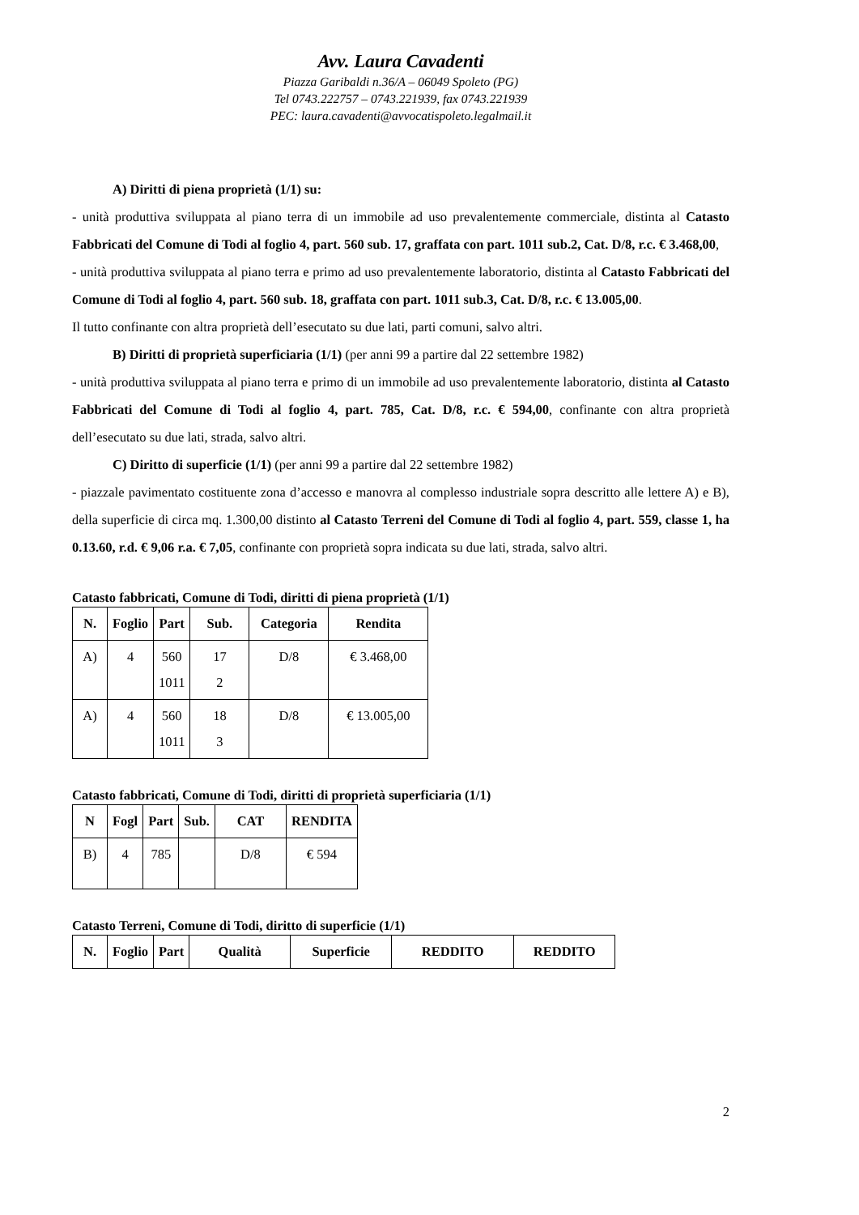Avv. Laura Cavadenti
Piazza Garibaldi n.36/A – 06049 Spoleto (PG)
Tel 0743.222757 – 0743.221939, fax 0743.221939
PEC: laura.cavadenti@avvocatispoleto.legalmail.it
A) Diritti di piena proprietà (1/1) su:
- unità produttiva sviluppata al piano terra di un immobile ad uso prevalentemente commerciale, distinta al Catasto Fabbricati del Comune di Todi al foglio 4, part. 560 sub. 17, graffata con part. 1011 sub.2, Cat. D/8, r.c. € 3.468,00,
- unità produttiva sviluppata al piano terra e primo ad uso prevalentemente laboratorio, distinta al Catasto Fabbricati del Comune di Todi al foglio 4, part. 560 sub. 18, graffata con part. 1011 sub.3, Cat. D/8, r.c. € 13.005,00.
Il tutto confinante con altra proprietà dell’esecutato su due lati, parti comuni, salvo altri.
B) Diritti di proprietà superficiaria (1/1) (per anni 99 a partire dal 22 settembre 1982)
- unità produttiva sviluppata al piano terra e primo di un immobile ad uso prevalentemente laboratorio, distinta al Catasto Fabbricati del Comune di Todi al foglio 4, part. 785, Cat. D/8, r.c. € 594,00, confinante con altra proprietà dell’esecutato su due lati, strada, salvo altri.
C) Diritto di superficie (1/1) (per anni 99 a partire dal 22 settembre 1982)
- piazzale pavimentato costituente zona d’accesso e manovra al complesso industriale sopra descritto alle lettere A) e B), della superficie di circa mq. 1.300,00 distinto al Catasto Terreni del Comune di Todi al foglio 4, part. 559, classe 1, ha 0.13.60, r.d. € 9,06 r.a. € 7,05, confinante con proprietà sopra indicata su due lati, strada, salvo altri.
Catasto fabbricati, Comune di Todi, diritti di piena proprietà (1/1)
| N. | Foglio | Part | Sub. | Categoria | Rendita |
| --- | --- | --- | --- | --- | --- |
| A) | 4 | 560 1011 | 17 2 | D/8 | € 3.468,00 |
| A) | 4 | 560 1011 | 18 3 | D/8 | € 13.005,00 |
Catasto fabbricati, Comune di Todi, diritti di proprietà superficiaria (1/1)
| N | Fogl | Part | Sub. | CAT | RENDITA |
| --- | --- | --- | --- | --- | --- |
| B) | 4 | 785 | | D/8 | € 594 |
Catasto Terreni, Comune di Todi, diritto di superficie (1/1)
| N. | Foglio | Part | Qualità | Superficie | REDDITO | REDDITO |
| --- | --- | --- | --- | --- | --- | --- |
2